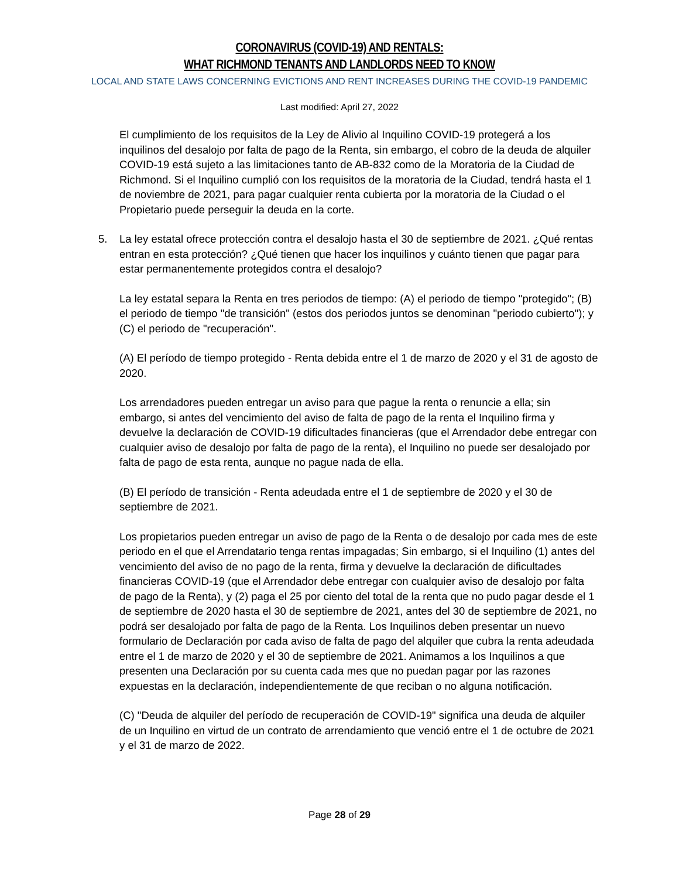CORONAVIRUS (COVID-19) AND RENTALS:
WHAT RICHMOND TENANTS AND LANDLORDS NEED TO KNOW
LOCAL AND STATE LAWS CONCERNING EVICTIONS AND RENT INCREASES DURING THE COVID-19 PANDEMIC
Last modified: April 27, 2022
El cumplimiento de los requisitos de la Ley de Alivio al Inquilino COVID-19 protegerá a los inquilinos del desalojo por falta de pago de la Renta, sin embargo, el cobro de la deuda de alquiler COVID-19 está sujeto a las limitaciones tanto de AB-832 como de la Moratoria de la Ciudad de Richmond. Si el Inquilino cumplió con los requisitos de la moratoria de la Ciudad, tendrá hasta el 1 de noviembre de 2021, para pagar cualquier renta cubierta por la moratoria de la Ciudad o el Propietario puede perseguir la deuda en la corte.
5. La ley estatal ofrece protección contra el desalojo hasta el 30 de septiembre de 2021. ¿Qué rentas entran en esta protección? ¿Qué tienen que hacer los inquilinos y cuánto tienen que pagar para estar permanentemente protegidos contra el desalojo?
La ley estatal separa la Renta en tres periodos de tiempo: (A) el periodo de tiempo "protegido"; (B) el periodo de tiempo "de transición" (estos dos periodos juntos se denominan "periodo cubierto"); y (C) el periodo de "recuperación".
(A) El período de tiempo protegido - Renta debida entre el 1 de marzo de 2020 y el 31 de agosto de 2020.
Los arrendadores pueden entregar un aviso para que pague la renta o renuncie a ella; sin embargo, si antes del vencimiento del aviso de falta de pago de la renta el Inquilino firma y devuelve la declaración de COVID-19 dificultades financieras (que el Arrendador debe entregar con cualquier aviso de desalojo por falta de pago de la renta), el Inquilino no puede ser desalojado por falta de pago de esta renta, aunque no pague nada de ella.
(B) El período de transición - Renta adeudada entre el 1 de septiembre de 2020 y el 30 de septiembre de 2021.
Los propietarios pueden entregar un aviso de pago de la Renta o de desalojo por cada mes de este periodo en el que el Arrendatario tenga rentas impagadas; Sin embargo, si el Inquilino (1) antes del vencimiento del aviso de no pago de la renta, firma y devuelve la declaración de dificultades financieras COVID-19 (que el Arrendador debe entregar con cualquier aviso de desalojo por falta de pago de la Renta), y (2) paga el 25 por ciento del total de la renta que no pudo pagar desde el 1 de septiembre de 2020 hasta el 30 de septiembre de 2021, antes del 30 de septiembre de 2021, no podrá ser desalojado por falta de pago de la Renta. Los Inquilinos deben presentar un nuevo formulario de Declaración por cada aviso de falta de pago del alquiler que cubra la renta adeudada entre el 1 de marzo de 2020 y el 30 de septiembre de 2021. Animamos a los Inquilinos a que presenten una Declaración por su cuenta cada mes que no puedan pagar por las razones expuestas en la declaración, independientemente de que reciban o no alguna notificación.
(C) "Deuda de alquiler del período de recuperación de COVID-19" significa una deuda de alquiler de un Inquilino en virtud de un contrato de arrendamiento que venció entre el 1 de octubre de 2021 y el 31 de marzo de 2022.
Page 28 of 29